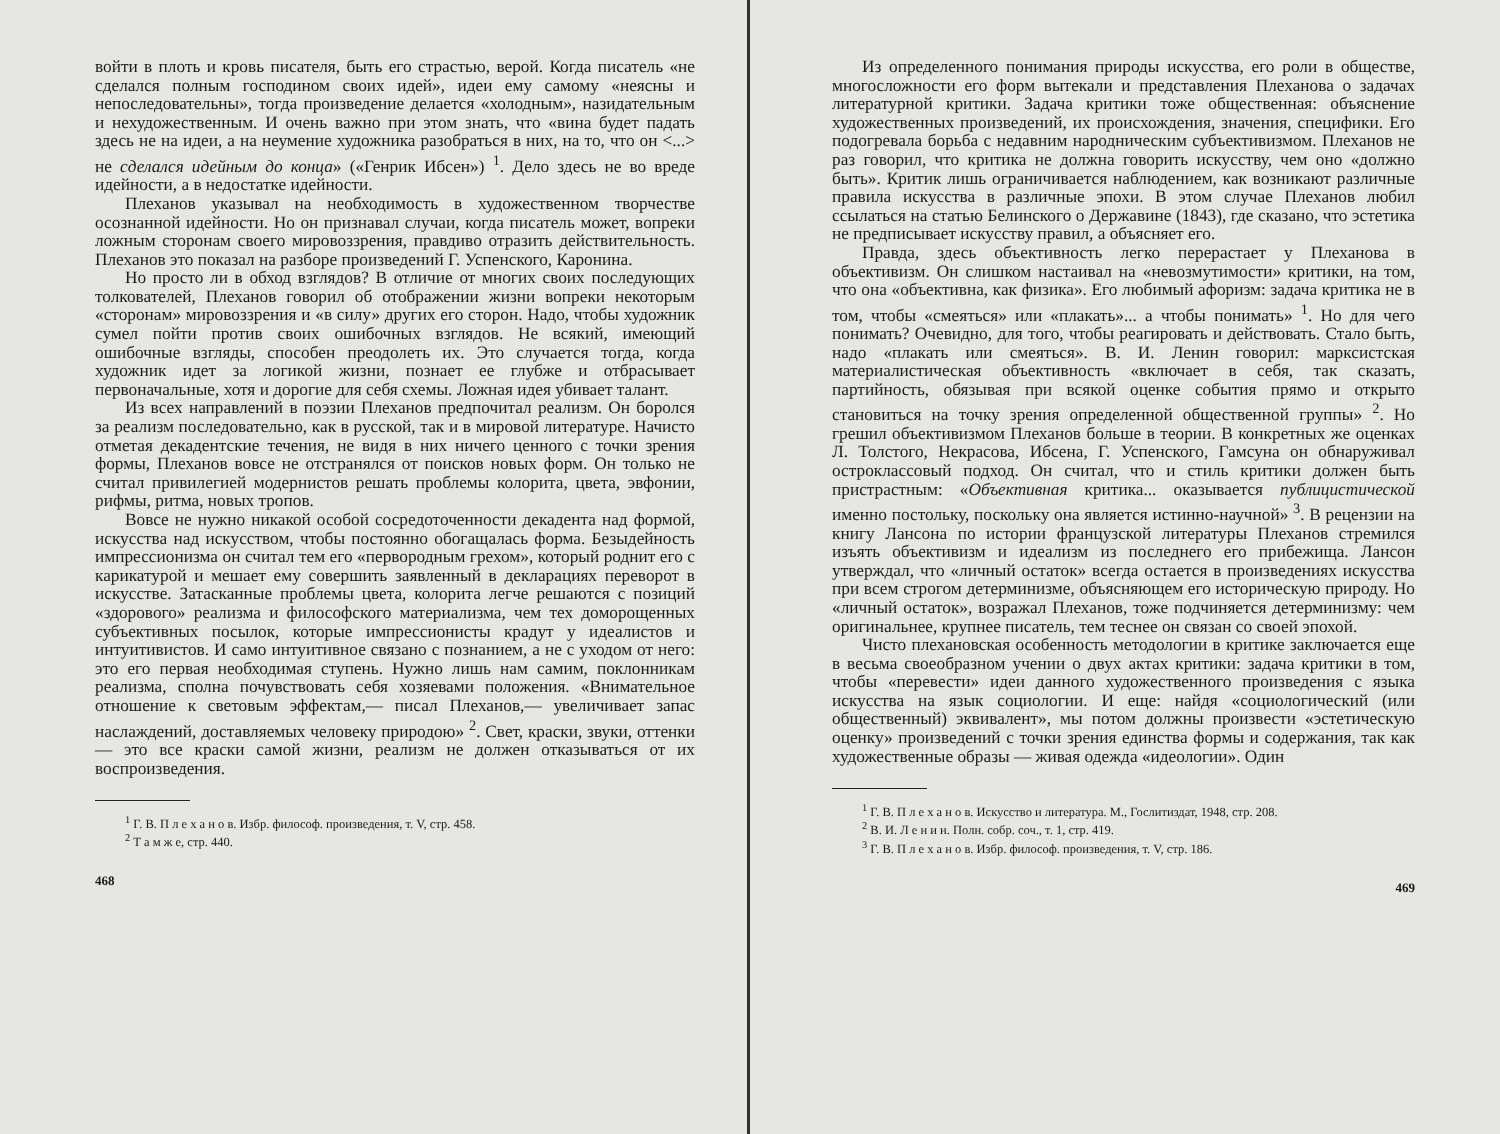войти в плоть и кровь писателя, быть его страстью, верой. Когда писатель «не сделался полным господином своих идей», идеи ему самому «неясны и непоследовательны», тогда произведение делается «холодным», назидательным и нехудожественным. И очень важно при этом знать, что «вина будет падать здесь не на идеи, а на неумение художника разобраться в них, на то, что он <...> не сделался идейным до конца» («Генрик Ибсен») <sup>1</sup>. Дело здесь не во вреде идейности, а в недостатке идейности.
Плеханов указывал на необходимость в художественном творчестве осознанной идейности. Но он признавал случаи, когда писатель может, вопреки ложным сторонам своего мировоззрения, правдиво отразить действительность. Плеханов это показал на разборе произведений Г. Успенского, Каронина.
Но просто ли в обход взглядов? В отличие от многих своих последующих толкователей, Плеханов говорил об отображении жизни вопреки некоторым «сторонам» мировоззрения и «в силу» других его сторон. Надо, чтобы художник сумел пойти против своих ошибочных взглядов. Не всякий, имеющий ошибочные взгляды, способен преодолеть их. Это случается тогда, когда художник идет за логикой жизни, познает ее глубже и отбрасывает первоначальные, хотя и дорогие для себя схемы. Ложная идея убивает талант.
Из всех направлений в поэзии Плеханов предпочитал реализм. Он боролся за реализм последовательно, как в русской, так и в мировой литературе. Начисто отметая декадентские течения, не видя в них ничего ценного с точки зрения формы, Плеханов вовсе не отстранялся от поисков новых форм. Он только не считал привилегией модернистов решать проблемы колорита, цвета, эвфонии, рифмы, ритма, новых тропов.
Вовсе не нужно никакой особой сосредоточенности декадента над формой, искусства над искусством, чтобы постоянно обогащалась форма. Безыдейность импрессионизма он считал тем его «первородным грехом», который роднит его с карикатурой и мешает ему совершить заявленный в декларациях переворот в искусстве. Затасканные проблемы цвета, колорита легче решаются с позиций «здорового» реализма и философского материализма, чем тех доморощенных субъективных посылок, которые импрессионисты крадут у идеалистов и интуитивистов. И само интуитивное связано с познанием, а не с уходом от него: это его первая необходимая ступень. Нужно лишь нам самим, поклонникам реализма, сполна почувствовать себя хозяевами положения. «Внимательное отношение к световым эффектам,— писал Плеханов,— увеличивает запас наслаждений, доставляемых человеку природою» <sup>2</sup>. Свет, краски, звуки, оттенки — это все краски самой жизни, реализм не должен отказываться от их воспроизведения.
<sup>1</sup> Г. В. П л е х а н о в. Избр. философ. произведения, т. V, стр. 458.
<sup>2</sup> Т а м ж е, стр. 440.
468
Из определенного понимания природы искусства, его роли в обществе, многосложности его форм вытекали и представления Плеханова о задачах литературной критики. Задача критики тоже общественная: объяснение художественных произведений, их происхождения, значения, специфики. Его подогревала борьба с недавним народническим субъективизмом. Плеханов не раз говорил, что критика не должна говорить искусству, чем оно «должно быть». Критик лишь ограничивается наблюдением, как возникают различные правила искусства в различные эпохи. В этом случае Плеханов любил ссылаться на статью Белинского о Державине (1843), где сказано, что эстетика не предписывает искусству правил, а объясняет его.
Правда, здесь объективность легко перерастает у Плеханова в объективизм. Он слишком настаивал на «невозмутимости» критики, на том, что она «объективна, как физика». Его любимый афоризм: задача критика не в том, чтобы «смеяться» или «плакать»... а чтобы понимать» <sup>1</sup>. Но для чего понимать? Очевидно, для того, чтобы реагировать и действовать. Стало быть, надо «плакать или смеяться». В. И. Ленин говорил: марксистская материалистическая объективность «включает в себя, так сказать, партийность, обязывая при всякой оценке события прямо и открыто становиться на точку зрения определенной общественной группы» <sup>2</sup>. Но грешил объективизмом Плеханов больше в теории. В конкретных же оценках Л. Толстого, Некрасова, Ибсена, Г. Успенского, Гамсуна он обнаруживал остроклассовый подход. Он считал, что и стиль критики должен быть пристрастным: «Объективная критика... оказывается публицистической именно постольку, поскольку она является истинно-научной» <sup>3</sup>. В рецензии на книгу Лансона по истории французской литературы Плеханов стремился изъять объективизм и идеализм из последнего его прибежища. Лансон утверждал, что «личный остаток» всегда остается в произведениях искусства при всем строгом детерминизме, объясняющем его историческую природу. Но «личный остаток», возражал Плеханов, тоже подчиняется детерминизму: чем оригинальнее, крупнее писатель, тем теснее он связан со своей эпохой.
Чисто плехановская особенность методологии в критике заключается еще в весьма своеобразном учении о двух актах критики: задача критики в том, чтобы «перевести» идеи данного художественного произведения с языка искусства на язык социологии. И еще: найдя «социологический (или общественный) эквивалент», мы потом должны произвести «эстетическую оценку» произведений с точки зрения единства формы и содержания, так как художественные образы — живая одежда «идеологии». Один
<sup>1</sup> Г. В. П л е х а н о в. Искусство и литература. М., Гослитиздат, 1948, стр. 208.
<sup>2</sup> В. И. Л е н и н. Полн. собр. соч., т. 1, стр. 419.
<sup>3</sup> Г. В. П л е х а н о в. Избр. философ. произведения, т. V, стр. 186.
469